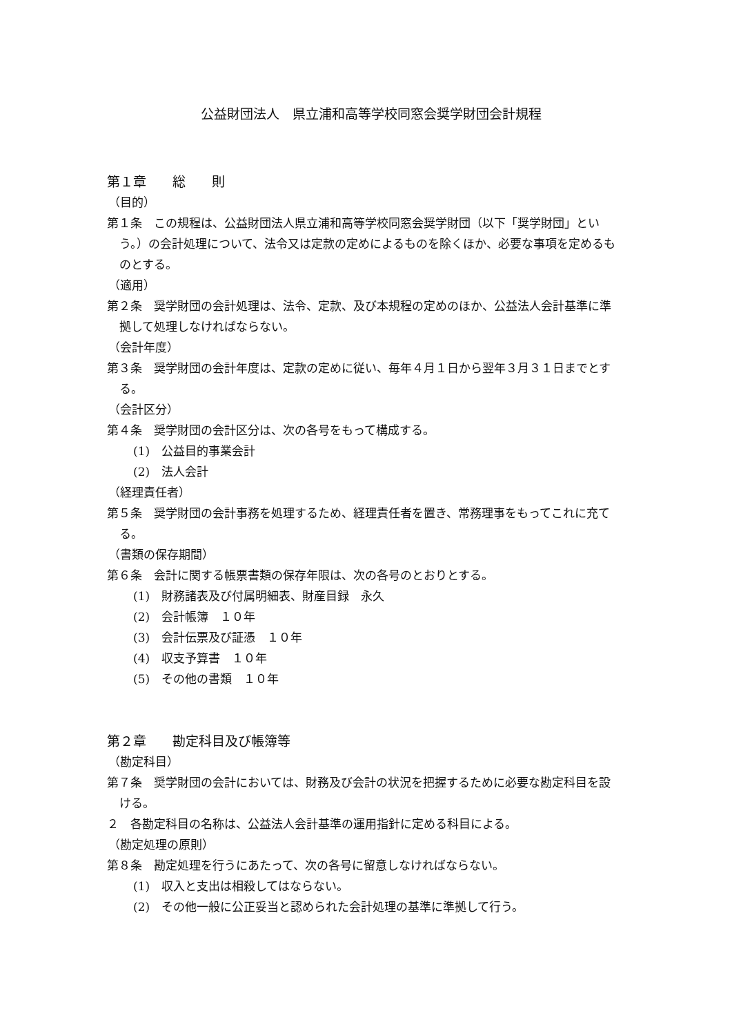公益財団法人　県立浦和高等学校同窓会奨学財団会計規程
第１章　　総　　則
（目的）
第１条　この規程は、公益財団法人県立浦和高等学校同窓会奨学財団（以下「奨学財団」という。）の会計処理について、法令又は定款の定めによるものを除くほか、必要な事項を定めるものとする。
（適用）
第２条　奨学財団の会計処理は、法令、定款、及び本規程の定めのほか、公益法人会計基準に準拠して処理しなければならない。
（会計年度）
第３条　奨学財団の会計年度は、定款の定めに従い、毎年４月１日から翌年３月３１日までとする。
（会計区分）
第４条　奨学財団の会計区分は、次の各号をもって構成する。
(1)　公益目的事業会計
(2)　法人会計
（経理責任者）
第５条　奨学財団の会計事務を処理するため、経理責任者を置き、常務理事をもってこれに充てる。
（書類の保存期間）
第６条　会計に関する帳票書類の保存年限は、次の各号のとおりとする。
(1)　財務諸表及び付属明細表、財産目録　永久
(2)　会計帳簿　１０年
(3)　会計伝票及び証憑　１０年
(4)　収支予算書　１０年
(5)　その他の書類　１０年
第２章　　勘定科目及び帳簿等
（勘定科目）
第７条　奨学財団の会計においては、財務及び会計の状況を把握するために必要な勘定科目を設ける。
２　各勘定科目の名称は、公益法人会計基準の運用指針に定める科目による。
（勘定処理の原則）
第８条　勘定処理を行うにあたって、次の各号に留意しなければならない。
(1)　収入と支出は相殺してはならない。
(2)　その他一般に公正妥当と認められた会計処理の基準に準拠して行う。